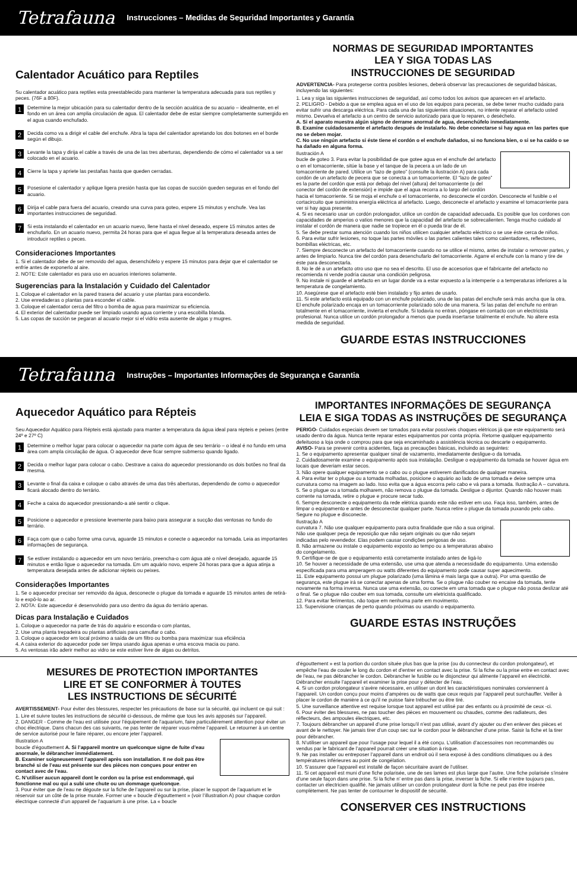Tetrafauna Instrucciones – Medidas de Seguridad Importantes y Garantía
Calentador Acuático para Reptiles
Su calentador acuático para reptiles esta preestablecido para mantener la temperatura adecuada para sus reptiles y peces. (76F a 80F).
1 Determine la mejor ubicación para su calentador dentro de la sección acuática de su acuario – idealmente, en el fondo en un área con amplia circulación de agua. El calentador debe de estar siempre completamente sumergido en el agua cuando enchufado.
2 Decida como va a dirigir el cable del enchufe. Abra la tapa del calentador apretando los dos botones en el borde según el dibujo.
3 Levante la tapa y dirija el cable a través de una de las tres aberturas, dependiendo de cómo el calentador va a ser colocado en el acuario.
4 Cierre la tapa y apriete las pestañas hasta que queden cerradas.
5 Posesione el calentador y aplique ligera presión hasta que las copas de succión queden seguras en el fondo del acuario.
6 Dirija el cable para fuera del acuario, creando una curva para goteo, espere 15 minutos y enchufe. Vea las importantes instrucciones de seguridad.
7 Si esta instalando el calentador en un acuario nuevo, llene hasta el nivel deseado, espere 15 minutos antes de enchufarlo. En un acuario nuevo, permita 24 horas para que el agua llegue al la temperatura deseada antes de introducir reptiles o peces.
Consideraciones Importantes
1. Si el calentador debe de ser removido del agua, desenchúfelo y espere 15 minutos para dejar que el calentador se enfríe antes de exponerlo al aire.
2. NOTE: Este calentador es para uso en acuarios interiores solamente.
Sugerencias para la Instalación y Cuidado del Calentador
1. Coloque el calentador en la pared trasera del acuario y use plantas para esconderlo.
2. Use enredaderas o plantas para esconder el cable.
3. Coloque el calentador cerca del filtro o bomba de agua para maximizar su eficiencia.
4. El exterior del calentador puede ser limpiado usando agua corriente y una escobilla blanda.
5. Las copas de succión se pegaran al acuario mejor si el vidrio esta ausente de algas y mugres.
NORMAS DE SEGURIDAD IMPORTANTES
LEA Y SIGA TODAS LAS
INSTRUCCIONES DE SEGURIDAD
ADVERTENCIA- Para protegerse contra posibles lesiones, deberá observar las precauciones de seguridad básicas, incluyendo las siguientes:
1. Lea y siga las siguientes instrucciones de seguridad, así como todos los avisos que aparecen en el artefacto.
2. PELIGRO - Debido a que se emplea agua en el uso de los equipos para peceras, se debe tener mucho cuidado para evitar sufrir una descarga eléctrica. Para cada una de las siguientes situaciones, no intente reparar el artefacto usted mismo. Devuelva el artefacto a un centro de servicio autorizado para que lo reparen, o deséchelo.
A. Si el aparato muestra algún signo de derrame anormal de agua, desenchúfelo inmediatamente.
B. Examine cuidadosamente el artefacto después de instalarlo. No debe conectarse si hay agua en las partes que no se deben mojar.
C. No use ningún artefacto si éste tiene el cordón o el enchufe dañados, si no funciona bien, o si se ha caído o se ha dañado en alguna forma.
Ilustración A
bucle de goteo 3. Para evitar la posibilidad de que gotee agua en el enchufe del artefacto o en el tomacorriente, sitúe la base y el tanque de la pecera a un lado de un tomacorriente de pared. Utilice un “lazo de goteo” (consulte la ilustración A) para cada cordón de un artefacto de pecera que se conecta a un tomacorriente. El “lazo de goteo” es la parte del cordón que está por debajo del nivel (altura) del tomacorriente (o del conector del cordón de extensión) e impide que el agua recorra a lo largo del cordón hacia el tomacorriente. Si se moja el enchufe o el tomacorriente, no desconecte el cordón. Desconecte el fusible o el cortacircuito que suministra energía eléctrica al artefacto. Luego, desconecte el artefacto y examine el tomacorriente para ver si hay agua presente.
4. Si es necesario usar un cordón prolongador, utilice un cordón de capacidad adecuada. Es posible que los cordones con capacidades de amperios o vatios menores que la capacidad del artefacto se sobrecalienten. Tenga mucho cuidado al instalar el cordón de manera que nadie se tropiece en él o pueda tirar de él.
5. Se debe prestar suma atención cuando los niños utilicen cualquier artefacto eléctrico o se use éste cerca de niños.
6. Para evitar sufrir lesiones, no toque las partes móviles o las partes calientes tales como calentadores, reflectores, bombillas eléctricas, etc.
7. Siempre desconecte un artefacto del tomacorriente cuando no se utilice el mismo, antes de instalar o remover partes, y antes de limpiarlo. Nunca tire del cordón para desenchufarlo del tomacorriente. Agarre el enchufe con la mano y tire de éste para desconectarla.
8. No le dé a un artefacto otro uso que no sea el descrito. El uso de accesorios que el fabricante del artefacto no recomienda ni vende podría causar una condición peligrosa.
9. No instale ni guarde el artefacto en un lugar donde va a estar expuesto a la intemperie o a temperaturas inferiores a la temperatura de congelamiento.
10. Asegúrese que el artefacto esté bien instalado y fijo antes de usarlo.
11. Si este artefacto está equipado con un enchufe polarizado, una de las patas del enchufe será más ancha que la otra. El enchufe polarizado encaja en un tomacorriente polarizado sólo de una manera. Si las patas del enchufe no entran totalmente en el tomacorriente, invierta el enchufe. Si todavía no entran, póngase en contacto con un electricista profesional. Nunca utilice un cordón prolongador a menos que pueda insertarse totalmente el enchufe. No altere esta medida de seguridad.
GUARDE ESTAS INSTRUCCIONES
Tetrafauna Instruções – Importantes Informações de Segurança e Garantia
Aquecedor Aquático para Répteis
Seu Aquecedor Aquático para Répteis está ajustado para manter a temperatura da água ideal para répteis e peixes (entre 24º e 27º C)
1 Determine o melhor lugar para colocar o aquecedor na parte com água de seu terrário – o ideal é no fundo em uma área com ampla circulação de água. O aquecedor deve ficar sempre submerso quando ligado.
2 Decida o melhor lugar para colocar o cabo. Destrave a caixa do aquecedor pressionando os dois botões no final da mesma.
3 Levante o final da caixa e coloque o cabo através de uma das três aberturas, dependendo de como o aquecedor ficará alocado dentro do terrário.
4 Feche a caixa do aquecedor pressionando-a até sentir o clique.
5 Posicione o aquecedor e pressione levemente para baixo para assegurar a sucção das ventosas no fundo do terrário.
6 Faça com que o cabo forme uma curva, aguarde 15 minutos e conecte o aquecedor na tomada. Leia as importantes informações de segurança.
7 Se estiver instalando o aquecedor em um novo terrário, preencha-o com água até o nível desejado, aguarde 15 minutos e então ligue o aquecedor na tomada. Em um aquário novo, espere 24 horas para que a água atinja a temperatura desejada antes de adicionar répteis ou peixes.
Considerações Importantes
1. Se o aquecedor precisar ser removido da água, desconecte o plugue da tomada e aguarde 15 minutos antes de retirá-lo e expô-lo ao ar.
2. NOTA: Este aquecedor é desenvolvido para uso dentro da água do terrário apenas.
Dicas para Instalação e Cuidados
1. Coloque o aquecedor na parte de trás do aquário e esconda-o com plantas,
2. Use uma planta trepadeira ou plantas artificiais para camuflar o cabo.
3. Coloque o aquecedor em local próximo a saída de um filtro ou bomba para maximizar sua eficiência
4. A caixa exterior do aquecedor pode ser limpa usando água apenas e uma escova macia ou pano.
5. As ventosas irão aderir melhor ao vidro se este estiver livre de algas ou detritos.
IMPORTANTES INFORMAÇÕES DE SEGURANÇA
LEIA E SIGA TODAS AS INSTRUÇÕES DE SEGURANÇA
PERIGO- Cuidados especiais devem ser tomados para evitar possíveis choques elétricos já que este equipamento será usado dentro da água. Nunca tente reparar estes equipamentos por conta própria. Retorne qualquer equipamento defeituoso a loja onde o comprou para que seja encaminhado a assistência técnica ou descarte o equipamento.
AVISO- Para se prevenir contra acidentes, faça as precauções básicas, incluindo as seguintes:
1. Se o equipamento apresentar qualquer sinal de vazamento, imediatamente desligue-o da tomada.
2. Cuidadosamente examine o equipamento após sua instalação. Desligue o equipamento da tomada se houver água em locais que deveriam estar secos.
3. Não opere qualquer equipamento se o cabo ou o plugue estiverem danificados de qualquer maneira.
4. Para evitar ter o plugue ou a tomada molhadas, posicione o aquário ao lado de uma tomada e deixe sempre uma curvatura como na imagem ao lado. Isso evita que a água escorra pelo cabo e vá para a tomada. Ilustração A – curvatura.
5. Se o plugue ou a tomada molharem, não remova o plugue da tomada. Desligue o dijuntor. Quando não houver mais corrente na tomada, retire o plugue e procure secar tudo.
6. Sempre desconecte o equipamento da rede elétrica quando este não estiver em uso. Faça isso, também, antes de limpar o equipamento e antes de desconectar qualquer parte. Nunca retire o plugue da tomada puxando pelo cabo. Segure no plugue e disconecte.
Ilustração A
curvatura 7. Não use qualquer equipamento para outra finalidade que não a sua original. Não use qualquer peça de reposição que não sejam originais ou que não sejam indicadas pelo revendedor. Elas podem causar condições perigosas de uso.
8. Não armazene ou instale o equipamento exposto ao tempo ou a temperaturas abaixo do congelamento.
9. Certifique-se de que o equipamento está corretamente instalado antes de ligá-lo
10. Se houver a necessidade de uma extensão, use uma que atenda a necessidade do equipamento. Uma extensão especificada para uma amperagem ou watts diferentes do equipamento pode causar super aquecimento.
11. Este equipamento possui um plugue polarizado (uma lâmina é mais larga que a outra). Por uma questão de segurança, este plugue irá se conectar apenas de uma forma. Se o plugue não couber no encaixe da tomada, tente novamente na forma inversa. Nunca use uma extensão, ou conecte em uma tomada que o plugue não possa deslizar até o final. Se o plugue não couber em sua tomada, consulte um eletricista qualificado.
12. Para evitar ferimentos, não toque em nenhuma parte em movimento.
13. Supervisione crianças de perto quando próximas ou usando o equipamento.
GUARDE ESTAS INSTRUÇÕES
MESURES DE PROTECTION IMPORTANTES
LIRE ET SE CONFORMER À TOUTES
LES INSTRUCTIONS DE SÉCURITÉ
AVERTISSEMENT- Pour éviter des blessures, respecter les précautions de base sur la sécurité, qui incluent ce qui suit :
1. Lire et suivre toutes les instructions de sécurité ci-dessous, de même que tous les avis apposés sur l’appareil.
2. DANGER - Comme de l’eau est utilisée pour l’équipement de l’aquarium, faire particulièrement attention pour éviter un choc électrique. Dans chacun des cas suivants, ne pas tenter de réparer vous-même l’appareil. Le retourner à un centre de service autorisé pour le faire réparer, ou encore jeter l’appareil.
Illustration A
boucle d’égouttement A. Si l’appareil montre un quelconque signe de fuite d’eau anormale, le débrancher immédiatement.
B. Examiner soigneusement l’appareil après son installation. Il ne doit pas être branché si de l’eau est présente sur des pièces non conçues pour entrer en contact avec de l’eau.
C. N’utiliser aucun appareil dont le cordon ou la prise est endommagé, qui fonctionne mal ou qui a subi une chute ou un dommage quelconque.
3. Pour éviter que de l’eau ne dégoute sur la fiche de l’appareil ou sur la prise, placer le support de l’aquarium et le réservoir sur un côté de la prise murale. Former une « boucle d’égouttement » (voir l’illustration A) pour chaque cordon électrique connecté d’un appareil de l’aquarium à une prise. La « boucle
d’égouttement » est la portion du cordon située plus bas que la prise (ou du connecteur du cordon prolongateur), et empêche l’eau de couler le long du cordon et d’entrer en contact avec la prise. Si la fiche ou la prise entre en contact avec de l’eau, ne pas débrancher le cordon. Débrancher le fusible ou le disjoncteur qui alimente l’appareil en électricité. Débrancher ensuite l’appareil et examiner la prise pour y détecter de l’eau.
4. Si un cordon prolongateur s’avère nécessaire, en utiliser un dont les caractéristiques nominales conviennent à l’appareil. Un cordon conçu pour moins d’ampères ou de watts que ceux requis par l’appareil peut surchauffer. Veiller à placer le cordon de manière à ce qu’il ne puisse faire trébucher ou être tiré.
5. Une surveillance attentive est requise lorsque tout appareil est utilisé par des enfants ou à proximité de ceux -ci.
6. Pour éviter des blessures, ne pas toucher des pièces en mouvement ou chaudes, comme des radiateurs, des réflecteurs, des ampoules électriques, etc.
7. Toujours débrancher un appareil d’une prise lorsqu’il n’est pas utilisé, avant d’y ajouter ou d’en enlever des pièces et avant de le nettoyer. Ne jamais tirer d’un coup sec sur le cordon pour le débrancher d’une prise. Saisir la fiche et la tirer pour débrancher.
8. N’utiliser un appareil que pour l’usage pour lequel il a été conçu. L’utilisation d’accessoires non recommandés ou vendus par le fabricant de l’appareil pourrait créer une situation à risque.
9. Ne pas installer ou entreposer l’appareil dans un endroit où il sera exposé à des conditions climatiques ou à des températures inférieures au point de congélation.
10. S’assurer que l’appareil est installé de façon sécuritaire avant de l’utiliser.
11. Si cet appareil est muni d’une fiche polarisée, une de ses lames est plus large que l’autre. Une fiche polarisée s’insère d’une seule façon dans une prise. Si la fiche n’ entre pas dans la prise, inverser la fiche. Si elle n’entre toujours pas, contacter un électricien qualifié. Ne jamais utiliser un cordon prolongateur dont la fiche ne peut pas être insérée complètement. Ne pas tenter de contourner le dispositif de sécurité.
CONSERVER CES INSTRUCTIONS